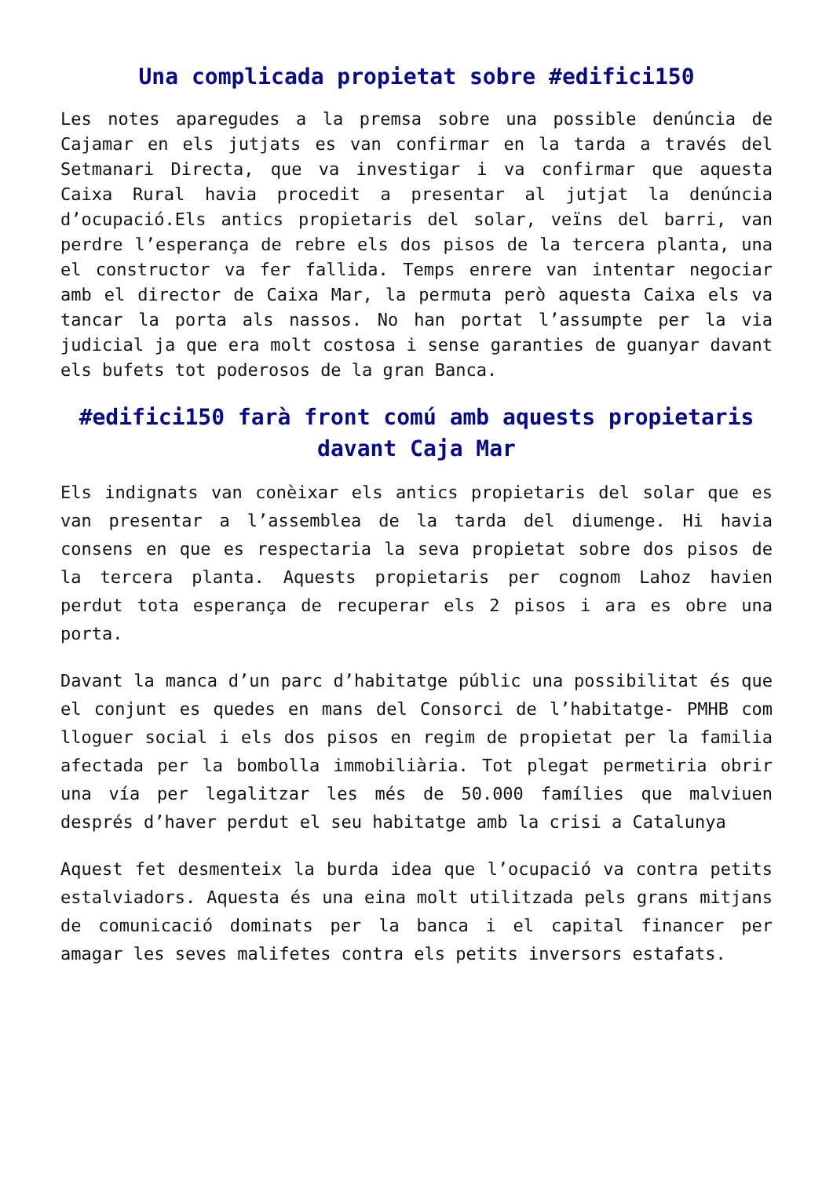Una complicada propietat sobre #edifici150
Les notes aparegudes a la premsa sobre una possible denúncia de Cajamar en els jutjats es van confirmar en la tarda a través del Setmanari Directa, que va investigar i va confirmar que aquesta Caixa Rural havia procedit a presentar al jutjat la denúncia d’ocupació.Els antics propietaris del solar, veïns del barri, van perdre l’esperança de rebre els dos pisos de la tercera planta, una el constructor va fer fallida. Temps enrere van intentar negociar amb el director de Caixa Mar, la permuta però aquesta Caixa els va tancar la porta als nassos. No han portat l’assumpte per la via judicial ja que era molt costosa i sense garanties de guanyar davant els bufets tot poderosos de la gran Banca.
#edifici150 farà front comú amb aquests propietaris davant Caja Mar
Els indignats van conèixar els antics propietaris del solar que es van presentar a l’assemblea de la tarda del diumenge. Hi havia consens en que es respectaria la seva propietat sobre dos pisos de la tercera planta. Aquests propietaris per cognom Lahoz havien perdut tota esperança de recuperar els 2 pisos i ara es obre una porta.
Davant la manca d’un parc d’habitatge públic una possibilitat és que el conjunt es quedes en mans del Consorci de l’habitatge- PMHB com lloguer social i els dos pisos en regim de propietat per la familia afectada per la bombolla immobiliària. Tot plegat permetiria obrir una vía per legalitzar les més de 50.000 famílies que malviuen després d’haver perdut el seu habitatge amb la crisi a Catalunya
Aquest fet desmenteix la burda idea que l’ocupació va contra petits estalviadors. Aquesta és una eina molt utilitzada pels grans mitjans de comunicació dominats per la banca i el capital financer per amagar les seves malifetes contra els petits inversors estafats.